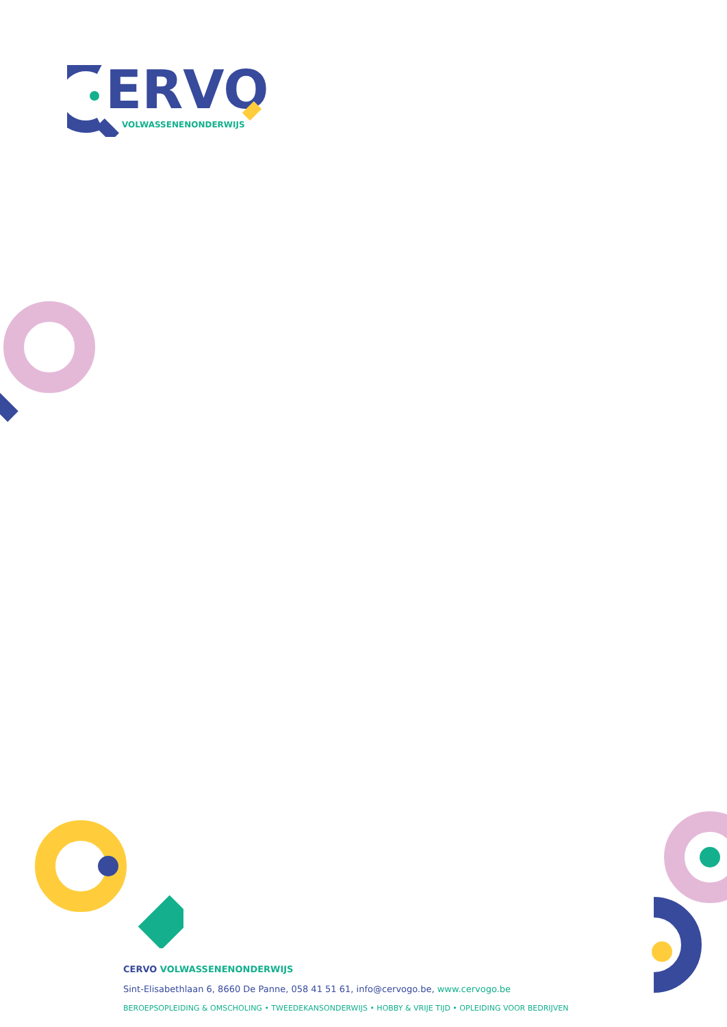ERVO
VOLWASSENENONDERWIJS
CERVO VOLWASSENENONDERWIJS
Sint-Elisabethlaan 6, 8660 De Panne, 058 41 51 61, info@cervogo.be, www.cervogo.be
BEROEPSOPLEIDING & OMSCHOLING • TWEEDEKANSONDERWIJS • HOBBY & VRIJE TIJD • OPLEIDING VOOR BEDRIJVEN